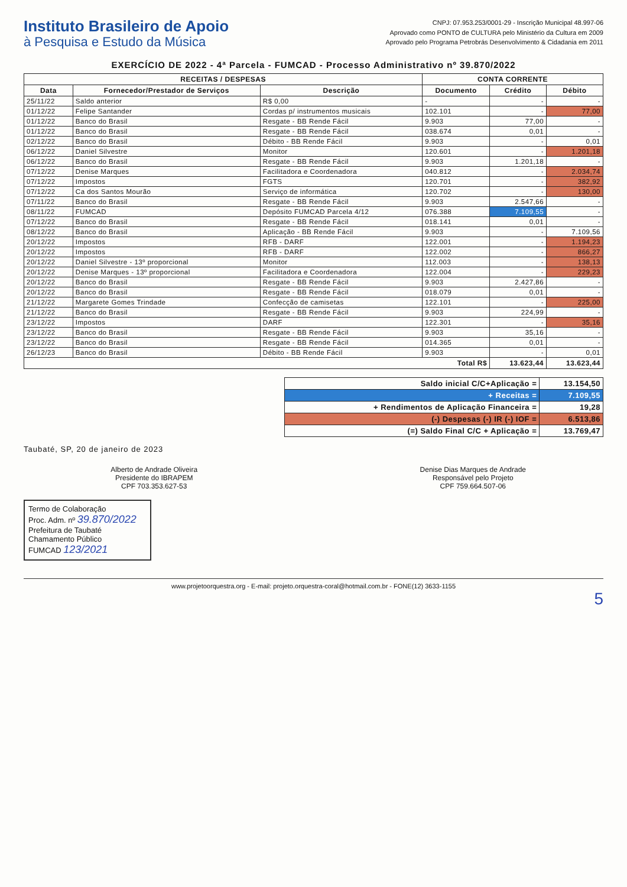Instituto Brasileiro de Apoio
à Pesquisa e Estudo da Música
CNPJ: 07.953.253/0001-29 - Inscrição Municipal 48.997-06
Aprovado como PONTO de CULTURA pelo Ministério da Cultura em 2009
Aprovado pelo Programa Petrobrás Desenvolvimento & Cidadania em 2011
EXERCÍCIO DE 2022 - 4ª Parcela - FUMCAD - Processo Administrativo nº 39.870/2022
| RECEITAS / DESPESAS | | | CONTA CORRENTE | | |
| --- | --- | --- | --- | --- | --- |
| Data | Fornecedor/Prestador de Serviços | Descrição | Documento | Crédito | Débito |
| 25/11/22 | Saldo anterior | R$ 0,00 | - | - | - |
| 01/12/22 | Felipe Santander | Cordas p/ instrumentos musicais | 102.101 | - | 77,00 |
| 01/12/22 | Banco do Brasil | Resgate - BB Rende Fácil | 9.903 | 77,00 | - |
| 01/12/22 | Banco do Brasil | Resgate - BB Rende Fácil | 038.674 | 0,01 | - |
| 02/12/22 | Banco do Brasil | Débito - BB Rende Fácil | 9.903 | - | 0,01 |
| 06/12/22 | Daniel Silvestre | Monitor | 120.601 | - | 1.201,18 |
| 06/12/22 | Banco do Brasil | Resgate - BB Rende Fácil | 9.903 | 1.201,18 | - |
| 07/12/22 | Denise Marques | Facilitadora e Coordenadora | 040.812 | - | 2.034,74 |
| 07/12/22 | Impostos | FGTS | 120.701 | - | 382,92 |
| 07/12/22 | Ca dos Santos Mourão | Serviço de informática | 120.702 | - | 130,00 |
| 07/11/22 | Banco do Brasil | Resgate - BB Rende Fácil | 9.903 | 2.547,66 | - |
| 08/11/22 | FUMCAD | Depósito FUMCAD Parcela 4/12 | 076.388 | 7.109,55 | - |
| 07/12/22 | Banco do Brasil | Resgate - BB Rende Fácil | 018.141 | 0,01 | - |
| 08/12/22 | Banco do Brasil | Aplicação - BB Rende Fácil | 9.903 | - | 7.109,56 |
| 20/12/22 | Impostos | RFB - DARF | 122.001 | - | 1.194,23 |
| 20/12/22 | Impostos | RFB - DARF | 122.002 | - | 866,27 |
| 20/12/22 | Daniel Silvestre - 13º proporcional | Monitor | 112.003 | - | 138,13 |
| 20/12/22 | Denise Marques - 13º proporcional | Facilitadora e Coordenadora | 122.004 | - | 229,23 |
| 20/12/22 | Banco do Brasil | Resgate - BB Rende Fácil | 9.903 | 2.427,86 | - |
| 20/12/22 | Banco do Brasil | Resgate - BB Rende Fácil | 018.079 | 0,01 | - |
| 21/12/22 | Margarete Gomes Trindade | Confecção de camisetas | 122.101 | - | 225,00 |
| 21/12/22 | Banco do Brasil | Resgate - BB Rende Fácil | 9.903 | 224,99 | - |
| 23/12/22 | Impostos | DARF | 122.301 | - | 35,16 |
| 23/12/22 | Banco do Brasil | Resgate - BB Rende Fácil | 9.903 | 35,16 | - |
| 23/12/22 | Banco do Brasil | Resgate - BB Rende Fácil | 014.365 | 0,01 | - |
| 26/12/23 | Banco do Brasil | Débito - BB Rende Fácil | 9.903 | - | 0,01 |
| Total R$ | | | | 13.623,44 | 13.623,44 |
| Saldo inicial C/C+Aplicação = | 13.154,50 |
| + Receitas = | 7.109,55 |
| + Rendimentos de Aplicação Financeira = | 19,28 |
| (-) Despesas (-) IR (-) IOF = | 6.513,86 |
| (=) Saldo Final C/C + Aplicação = | 13.769,47 |
Taubaté, SP, 20 de janeiro de 2023
Alberto de Andrade Oliveira
Presidente do IBRAPEM
CPF 703.353.627-53
Denise Dias Marques de Andrade
Responsável pelo Projeto
CPF 759.664.507-06
Termo de Colaboração
Proc. Adm. nº 39.870/2022
Prefeitura de Taubaté
Chamamento Público
FUMCAD 123/2021
www.projetoorquestra.org - E-mail: projeto.orquestra-coral@hotmail.com.br - FONE(12) 3633-1155
5